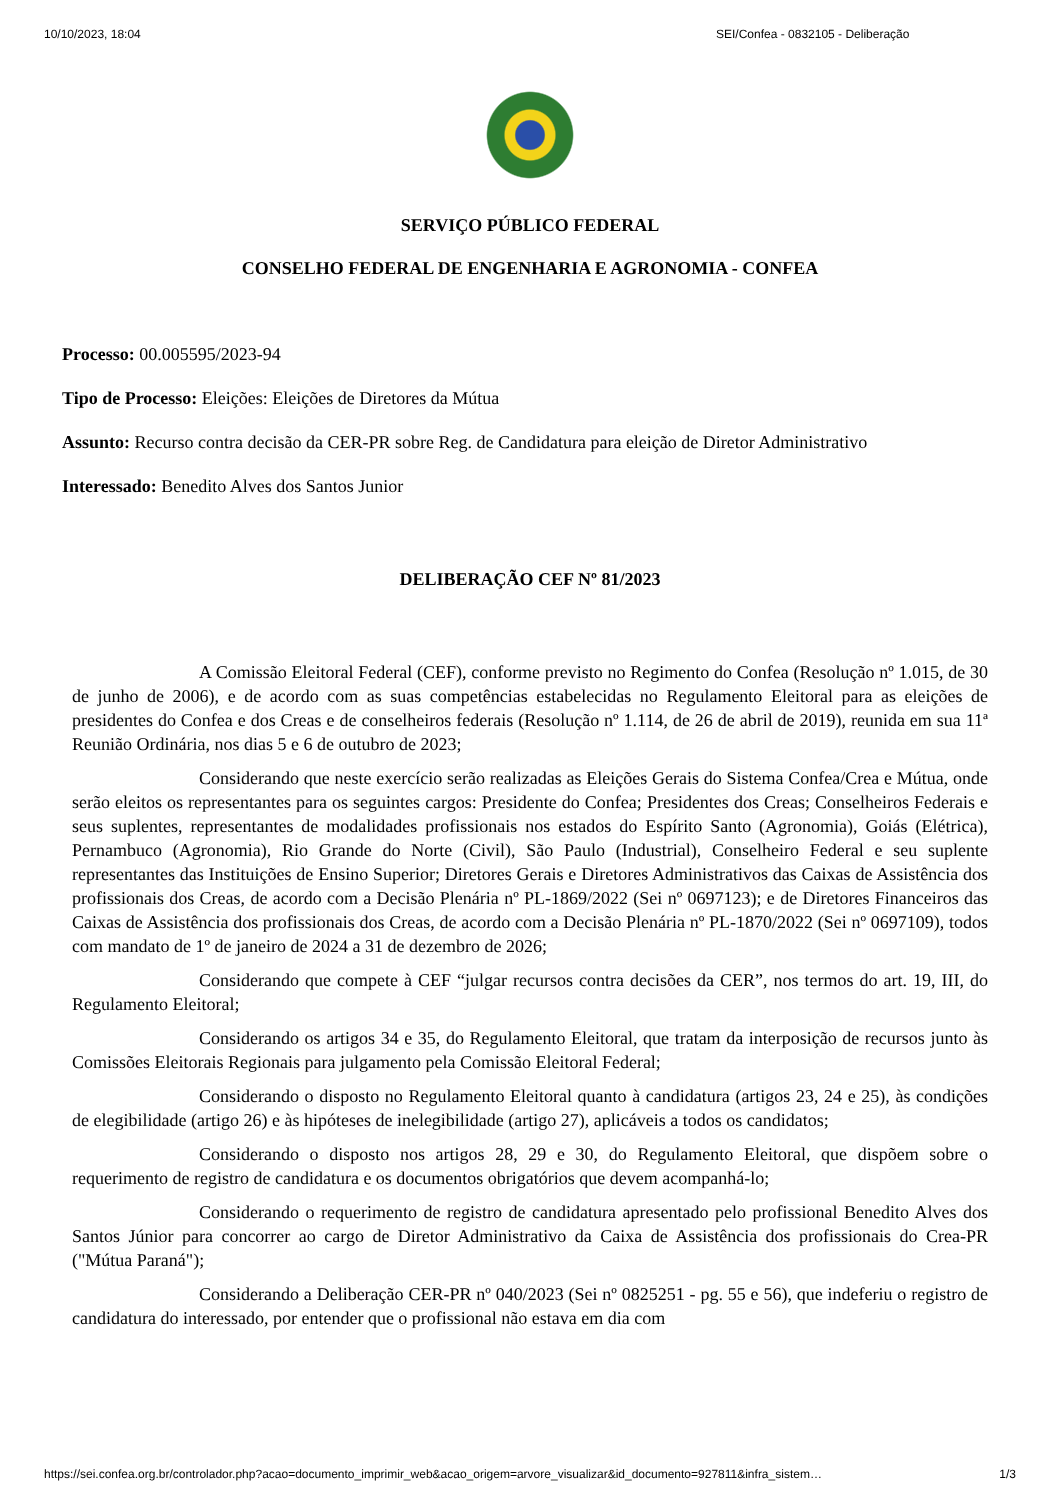10/10/2023, 18:04 SEI/Confea - 0832105 - Deliberação
SERVIÇO PÚBLICO FEDERAL
CONSELHO FEDERAL DE ENGENHARIA E AGRONOMIA - CONFEA
Processo: 00.005595/2023-94
Tipo de Processo: Eleições: Eleições de Diretores da Mútua
Assunto: Recurso contra decisão da CER-PR sobre Reg. de Candidatura para eleição de Diretor Administrativo
Interessado: Benedito Alves dos Santos Junior
DELIBERAÇÃO CEF Nº 81/2023
A Comissão Eleitoral Federal (CEF), conforme previsto no Regimento do Confea (Resolução nº 1.015, de 30 de junho de 2006), e de acordo com as suas competências estabelecidas no Regulamento Eleitoral para as eleições de presidentes do Confea e dos Creas e de conselheiros federais (Resolução nº 1.114, de 26 de abril de 2019), reunida em sua 11ª Reunião Ordinária, nos dias 5 e 6 de outubro de 2023;
Considerando que neste exercício serão realizadas as Eleições Gerais do Sistema Confea/Crea e Mútua, onde serão eleitos os representantes para os seguintes cargos: Presidente do Confea; Presidentes dos Creas; Conselheiros Federais e seus suplentes, representantes de modalidades profissionais nos estados do Espírito Santo (Agronomia), Goiás (Elétrica), Pernambuco (Agronomia), Rio Grande do Norte (Civil), São Paulo (Industrial), Conselheiro Federal e seu suplente representantes das Instituições de Ensino Superior; Diretores Gerais e Diretores Administrativos das Caixas de Assistência dos profissionais dos Creas, de acordo com a Decisão Plenária nº PL-1869/2022 (Sei nº 0697123); e de Diretores Financeiros das Caixas de Assistência dos profissionais dos Creas, de acordo com a Decisão Plenária nº PL-1870/2022 (Sei nº 0697109), todos com mandato de 1º de janeiro de 2024 a 31 de dezembro de 2026;
Considerando que compete à CEF “julgar recursos contra decisões da CER”, nos termos do art. 19, III, do Regulamento Eleitoral;
Considerando os artigos 34 e 35, do Regulamento Eleitoral, que tratam da interposição de recursos junto às Comissões Eleitorais Regionais para julgamento pela Comissão Eleitoral Federal;
Considerando o disposto no Regulamento Eleitoral quanto à candidatura (artigos 23, 24 e 25), às condições de elegibilidade (artigo 26) e às hipóteses de inelegibilidade (artigo 27), aplicáveis a todos os candidatos;
Considerando o disposto nos artigos 28, 29 e 30, do Regulamento Eleitoral, que dispõem sobre o requerimento de registro de candidatura e os documentos obrigatórios que devem acompanhá-lo;
Considerando o requerimento de registro de candidatura apresentado pelo profissional Benedito Alves dos Santos Júnior para concorrer ao cargo de Diretor Administrativo da Caixa de Assistência dos profissionais do Crea-PR ("Mútua Paraná");
Considerando a Deliberação CER-PR nº 040/2023 (Sei nº 0825251 - pg. 55 e 56), que indeferiu o registro de candidatura do interessado, por entender que o profissional não estava em dia com
https://sei.confea.org.br/controlador.php?acao=documento_imprimir_web&acao_origem=arvore_visualizar&id_documento=927811&infra_sistem… 1/3